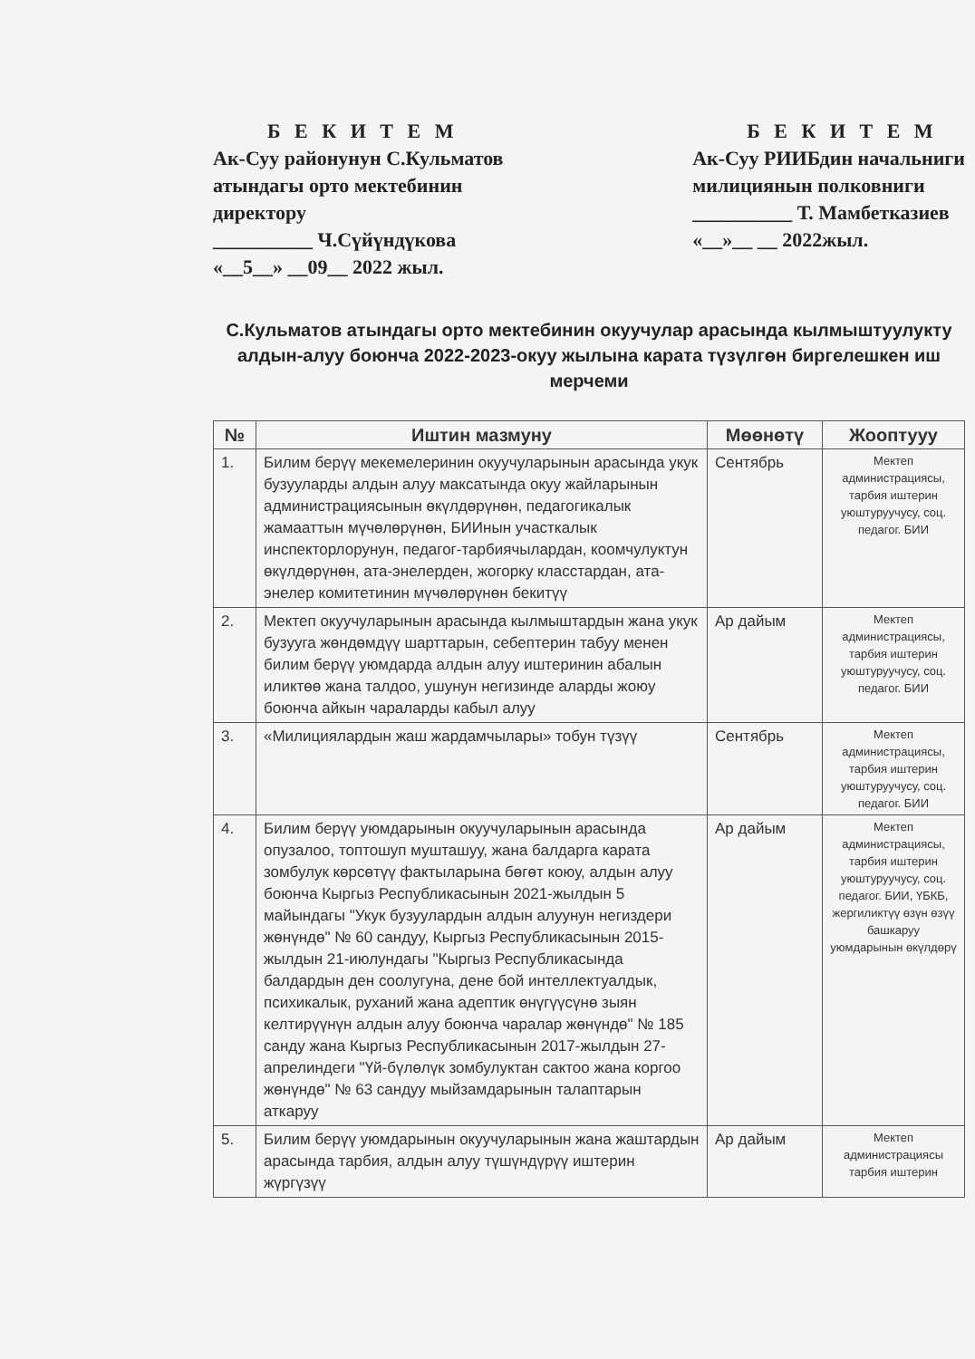Б Е К И Т Е М
Ак-Суу районунун С.Кульматов
атындагы орто мектебинин
директору
__________ Ч.Сүйүндүкова
«__5__» __09__ 2022 жыл.
Б Е К И Т Е М
Ак-Суу РИИБдин начальниги
милициянын полковниги
__________ Т. Мамбетказиев
«__»__ __ 2022жыл.
С.Кульматов атындагы орто мектебинин окуучулар арасында кылмыштуулукту алдын-алуу боюнча 2022-2023-окуу жылына карата түзүлгөн биргелешкен иш мерчеми
| № | Иштин мазмуну | Мөөнөтү | Жоопту­уу |
| --- | --- | --- | --- |
| 1. | Билим берүү мекемелеринин окуучуларынын арасында укук бузууларды алдын алуу максатында окуу жайларынын администрациясынын өкүлдөрүнөн, педагогикалык жамааттын мүчөлөрүнөн, БИИнын участкалык инспекторлорунун, педагог-тарбиячылардан, коомчулуктун өкүлдөрүнөн, ата-энелерден, жогорку класстардан, ата-энелер комитетинин мүчөлөрүнөн бекитүү | Сентябрь | Мектеп администрациясы, тарбия иштерин уюштуруучусу, соц. педагог. БИИ |
| 2. | Мектеп окуучуларынын арасында кылмыштардын жана укук бузууга жөндөмдүү шарттарын, себептерин табуу менен билим берүү уюмдарда алдын алуу иштеринин абалын иликтөө жана талдоо, ушунун негизинде аларды жоюу боюнча айкын чараларды кабыл алуу | Ар дайым | Мектеп администрациясы, тарбия иштерин уюштуруучусу, соц. педагог. БИИ |
| 3. | «Милициялардын жаш жардамчылары» тобун түзүү | Сентябрь | Мектеп администрациясы, тарбия иштерин уюштуруучусу, соц. педагог. БИИ |
| 4. | Билим берүү уюмдарынын окуучуларынын арасында опузалоо, топтошуп мушташуу, жана балдарга карата зомбулук көрсөтүү фактыларына бөгөт коюу, алдын алуу боюнча Кыргыз Республикасынын 2021-жылдын 5 майындагы "Укук бузуулардын алдын алуунун негиздери жөнүндө" № 60 санд­уу, Кыргыз Республикасынын 2015-жылдын 21-июлундагы "Кыргыз Республикасында балдардын ден соолугуна, дене бой интеллектуалдык, психикалык, руханий жана адептик өнүгүүсүнө зыян келтирүүнүн алдын алуу боюнча чаралар жөнүндө" № 185 санду жана Кыргыз Республикасынын 2017-жылдын 27-апрелиндеги "Үй-бүлөлүк зомбулуктан сактоо жана коргоо жөнүндө" № 63 сандуу мыйзамдарынын талаптарын аткаруу | Ар дайым | Мектеп администрациясы, тарбия иштерин уюштуруучусу, соц. педагог. БИИ, ҮБКБ, жергиликтүү өзүн өзүү башкаруу уюмдарынын өкүлдөрү |
| 5. | Билим берүү уюмдарынын окуучуларынын жана жаштардын арасында тарбия, алдын алуу түшүндүрүү иштерин жүргүзүү | Ар дайым | Мектеп администрациясы тарбия иштерин |